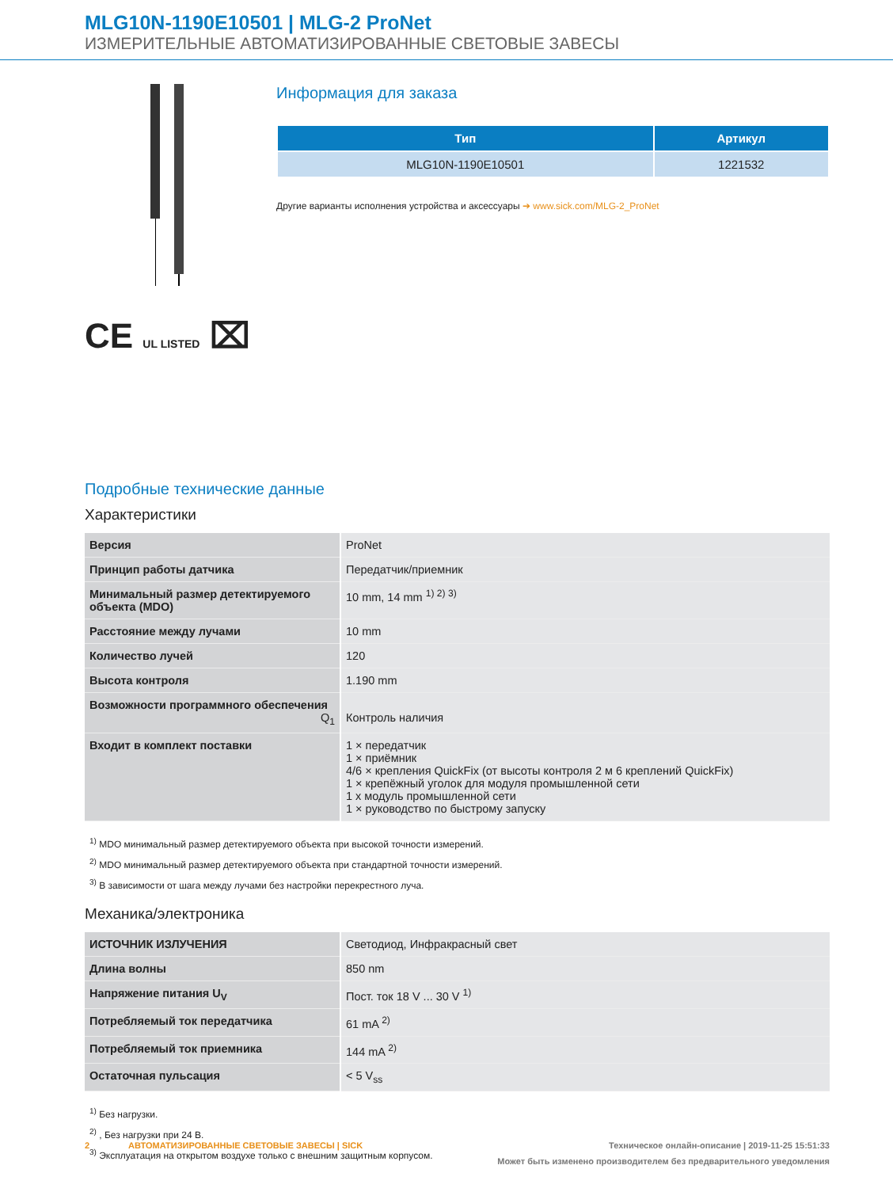MLG10N-1190E10501 | MLG-2 ProNet
ИЗМЕРИТЕЛЬНЫЕ АВТОМАТИЗИРОВАННЫЕ СВЕТОВЫЕ ЗАВЕСЫ
CE UL LISTED ⌧
Информация для заказа
| Тип | Артикул |
| --- | --- |
| MLG10N-1190E10501 | 1221532 |
Другие варианты исполнения устройства и аксессуары ➔ www.sick.com/MLG-2_ProNet
Подробные технические данные
Характеристики
| Версия | ProNet |
| Принцип работы датчика | Передатчик/приемник |
| Минимальный размер детектируемого объекта (MDO) | 10 mm, 14 mm <sup>1) 2) 3)</sup> |
| Расстояние между лучами | 10 mm |
| Количество лучей | 120 |
| Высота контроля | 1.190 mm |
| Возможности программного обеспечения Q<sub>1</sub> | Контроль наличия |
| Входит в комплект поставки | 1 × передатчик 1 × приёмник 4/6 × крепления QuickFix (от высоты контроля 2 м 6 креплений QuickFix) 1 × крепёжный уголок для модуля промышленной сети 1 x модуль промышленной сети 1 × руководство по быстрому запуску |
<sup>1)</sup> MDO минимальный размер детектируемого объекта при высокой точности измерений.
<sup>2)</sup> MDO минимальный размер детектируемого объекта при стандартной точности измерений.
<sup>3)</sup> В зависимости от шага между лучами без настройки перекрестного луча.
Механика/электроника
| ИСТОЧНИК ИЗЛУЧЕНИЯ | Светодиод, Инфракрасный свет |
| Длина волны | 850 nm |
| Напряжение питания U<sub>V</sub> | Пост. ток 18 V ... 30 V <sup>1)</sup> |
| Потребляемый ток передатчика | 61 mA <sup>2)</sup> |
| Потребляемый ток приемника | 144 mA <sup>2)</sup> |
| Остаточная пульсация | < 5 V<sub>ss</sub> |
<sup>1)</sup> Без нагрузки.
<sup>2)</sup> , Без нагрузки при 24 В.
<sup>3)</sup> Эксплуатация на открытом воздухе только с внешним защитным корпусом.
2 АВТОМАТИЗИРОВАННЫЕ СВЕТОВЫЕ ЗАВЕСЫ | SICK Техническое онлайн-описание | 2019-11-25 15:51:33
Может быть изменено производителем без предварительного уведомления